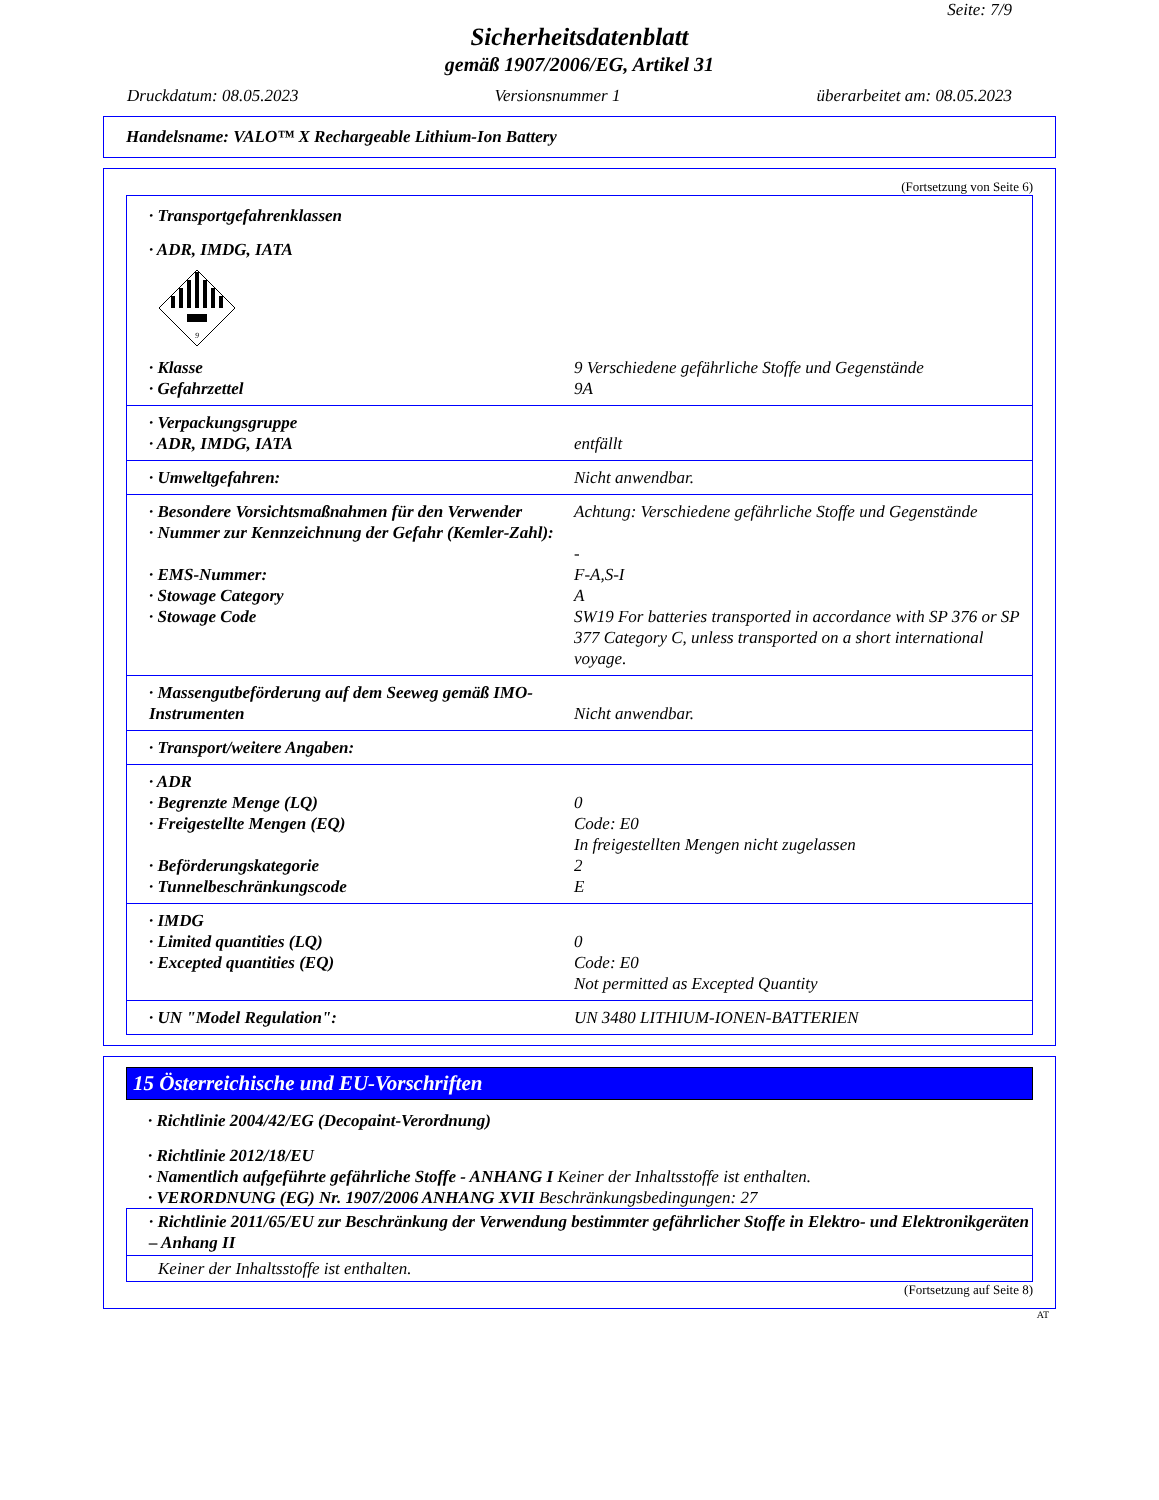Seite: 7/9
Sicherheitsdatenblatt
gemäß 1907/2006/EG, Artikel 31
Druckdatum: 08.05.2023 Versionsnummer 1 überarbeitet am: 08.05.2023
Handelsname: VALO™ X Rechargeable Lithium-Ion Battery
(Fortsetzung von Seite 6)
· Transportgefahrenklassen
· ADR, IMDG, IATA
9
· Klasse 9 Verschiedene gefährliche Stoffe und Gegenstände
· Gefahrzettel 9A
· Verpackungsgruppe
· ADR, IMDG, IATA entfällt
· Umweltgefahren: Nicht anwendbar.
· Besondere Vorsichtsmaßnahmen für den Verwender Achtung: Verschiedene gefährliche Stoffe und Gegenstände
· Nummer zur Kennzeichnung der Gefahr (Kemler-Zahl):
-
· EMS-Nummer: F-A,S-I
· Stowage Category A
· Stowage Code SW19 For batteries transported in accordance with SP 376 or SP 377 Category C, unless transported on a short international voyage.
· Massengutbeförderung auf dem Seeweg gemäß IMO-Instrumenten
Nicht anwendbar.
· Transport/weitere Angaben:
· ADR
· Begrenzte Menge (LQ) 0
· Freigestellte Mengen (EQ) Code: E0
In freigestellten Mengen nicht zugelassen
· Beförderungskategorie 2
· Tunnelbeschränkungscode E
· IMDG
· Limited quantities (LQ) 0
· Excepted quantities (EQ) Code: E0
Not permitted as Excepted Quantity
· UN "Model Regulation": UN 3480 LITHIUM-IONEN-BATTERIEN
15 Österreichische und EU-Vorschriften
· Richtlinie 2004/42/EG (Decopaint-Verordnung)
· Richtlinie 2012/18/EU
· Namentlich aufgeführte gefährliche Stoffe - ANHANG I Keiner der Inhaltsstoffe ist enthalten.
· VERORDNUNG (EG) Nr. 1907/2006 ANHANG XVII Beschränkungsbedingungen: 27
· Richtlinie 2011/65/EU zur Beschränkung der Verwendung bestimmter gefährlicher Stoffe in Elektro- und Elektronikgeräten – Anhang II
Keiner der Inhaltsstoffe ist enthalten.
(Fortsetzung auf Seite 8)
AT